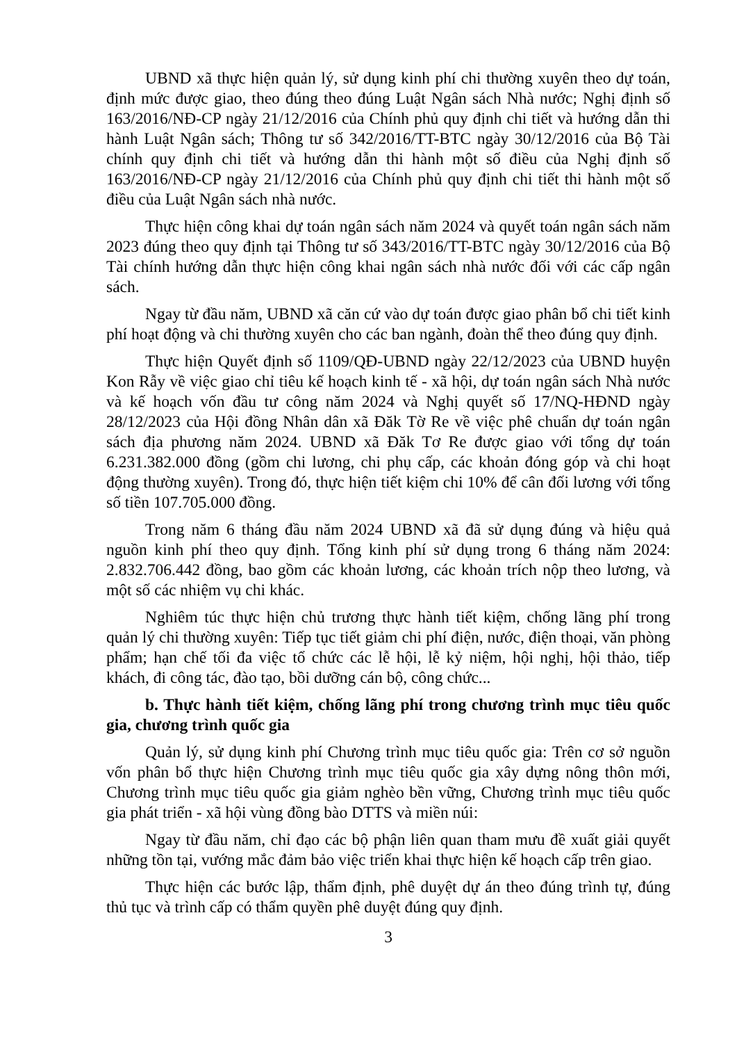UBND xã thực hiện quản lý, sử dụng kinh phí chi thường xuyên theo dự toán, định mức được giao, theo đúng theo đúng Luật Ngân sách Nhà nước; Nghị định số 163/2016/NĐ-CP ngày 21/12/2016 của Chính phủ quy định chi tiết và hướng dẫn thi hành Luật Ngân sách; Thông tư số 342/2016/TT-BTC ngày 30/12/2016 của Bộ Tài chính quy định chi tiết và hướng dẫn thi hành một số điều của Nghị định số 163/2016/NĐ-CP ngày 21/12/2016 của Chính phủ quy định chi tiết thi hành một số điều của Luật Ngân sách nhà nước.
Thực hiện công khai dự toán ngân sách năm 2024 và quyết toán ngân sách năm 2023 đúng theo quy định tại Thông tư số 343/2016/TT-BTC ngày 30/12/2016 của Bộ Tài chính hướng dẫn thực hiện công khai ngân sách nhà nước đối với các cấp ngân sách.
Ngay từ đầu năm, UBND xã căn cứ vào dự toán được giao phân bổ chi tiết kinh phí hoạt động và chi thường xuyên cho các ban ngành, đoàn thể theo đúng quy định.
Thực hiện Quyết định số 1109/QĐ-UBND ngày 22/12/2023 của UBND huyện Kon Rẫy về việc giao chỉ tiêu kế hoạch kinh tế - xã hội, dự toán ngân sách Nhà nước và kế hoạch vốn đầu tư công năm 2024 và Nghị quyết số 17/NQ-HĐND ngày 28/12/2023 của Hội đồng Nhân dân xã Đăk Tờ Re về việc phê chuẩn dự toán ngân sách địa phương năm 2024. UBND xã Đăk Tơ Re được giao với tổng dự toán 6.231.382.000 đồng (gồm chi lương, chi phụ cấp, các khoản đóng góp và chi hoạt động thường xuyên). Trong đó, thực hiện tiết kiệm chi 10% để cân đối lương với tổng số tiền 107.705.000 đồng.
Trong năm 6 tháng đầu năm 2024 UBND xã đã sử dụng đúng và hiệu quả nguồn kinh phí theo quy định. Tổng kinh phí sử dụng trong 6 tháng năm 2024: 2.832.706.442 đồng, bao gồm các khoản lương, các khoản trích nộp theo lương, và một số các nhiệm vụ chi khác.
Nghiêm túc thực hiện chủ trương thực hành tiết kiệm, chống lãng phí trong quản lý chi thường xuyên: Tiếp tục tiết giảm chi phí điện, nước, điện thoại, văn phòng phẩm; hạn chế tối đa việc tổ chức các lễ hội, lễ kỷ niệm, hội nghị, hội thảo, tiếp khách, đi công tác, đào tạo, bồi dưỡng cán bộ, công chức...
b. Thực hành tiết kiệm, chống lãng phí trong chương trình mục tiêu quốc gia, chương trình quốc gia
Quản lý, sử dụng kinh phí Chương trình mục tiêu quốc gia: Trên cơ sở nguồn vốn phân bổ thực hiện Chương trình mục tiêu quốc gia xây dựng nông thôn mới, Chương trình mục tiêu quốc gia giảm nghèo bền vững, Chương trình mục tiêu quốc gia phát triển - xã hội vùng đồng bào DTTS và miền núi:
Ngay từ đầu năm, chỉ đạo các bộ phận liên quan tham mưu đề xuất giải quyết những tồn tại, vướng mắc đảm bảo việc triển khai thực hiện kế hoạch cấp trên giao.
Thực hiện các bước lập, thẩm định, phê duyệt dự án theo đúng trình tự, đúng thủ tục và trình cấp có thẩm quyền phê duyệt đúng quy định.
3